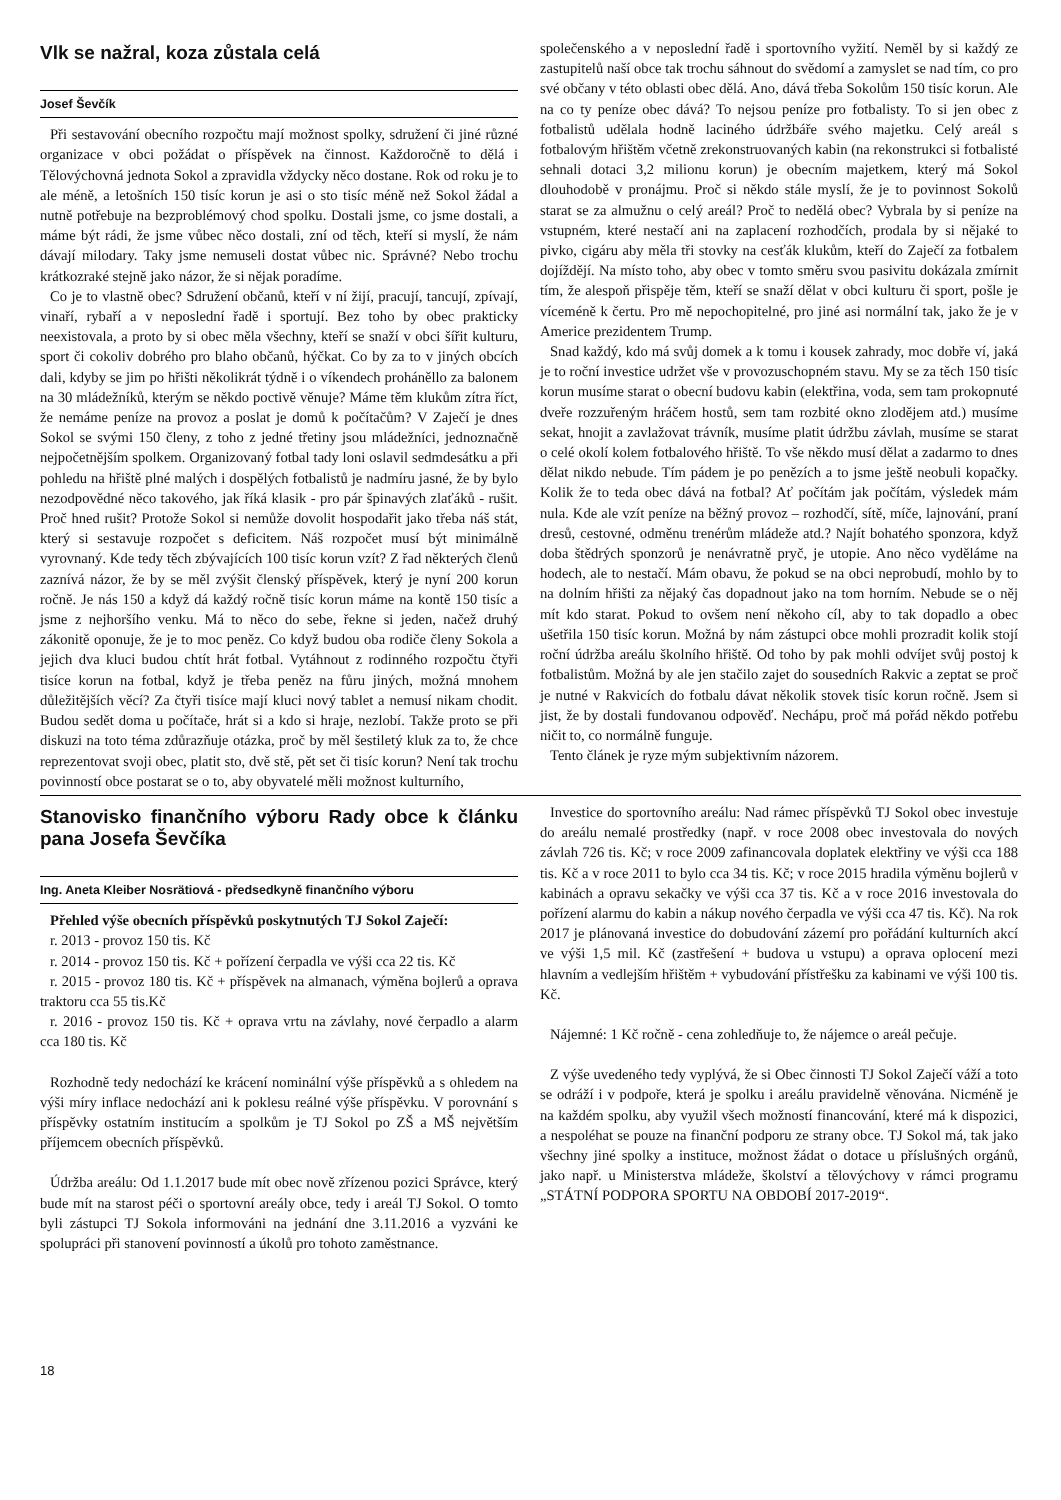Vlk se nažral, koza zůstala celá
Josef Ševčík
Při sestavování obecního rozpočtu mají možnost spolky, sdružení či jiné různé organizace v obci požádat o příspěvek na činnost. Každoročně to dělá i Tělovýchovná jednota Sokol a zpravidla vždycky něco dostane. Rok od roku je to ale méně, a letošních 150 tisíc korun je asi o sto tisíc méně než Sokol žádal a nutně potřebuje na bezproblémový chod spolku. Dostali jsme, co jsme dostali, a máme být rádi, že jsme vůbec něco dostali, zní od těch, kteří si myslí, že nám dávají milodary. Taky jsme nemuseli dostat vůbec nic. Správné? Nebo trochu krátkozraké stejně jako názor, že si nějak poradíme.
Co je to vlastně obec? Sdružení občanů, kteří v ní žijí, pracují, tancují, zpívají, vinaří, rybaří a v neposlední řadě i sportují. Bez toho by obec prakticky neexistovala, a proto by si obec měla všechny, kteří se snaží v obci šířit kulturu, sport či cokoliv dobrého pro blaho občanů, hýčkat. Co by za to v jiných obcích dali, kdyby se jim po hřišti několikrát týdně i o víkendech proháněllo za balonem na 30 mládežníků, kterým se někdo poctivě věnuje? Máme těm klukům zítra říct, že nemáme peníze na provoz a poslat je domů k počítačům? V Zaječí je dnes Sokol se svými 150 členy, z toho z jedné třetiny jsou mládežníci, jednoznačně nejpočetnějším spolkem. Organizovaný fotbal tady loni oslavil sedmdesátku a při pohledu na hřiště plné malých i dospělých fotbalistů je nadmíru jasné, že by bylo nezodpovědné něco takového, jak říká klasik - pro pár špinavých zlaťáků - rušit. Proč hned rušit? Protože Sokol si nemůže dovolit hospodařit jako třeba náš stát, který si sestavuje rozpočet s deficitem. Náš rozpočet musí být minimálně vyrovnaný. Kde tedy těch zbývajících 100 tisíc korun vzít? Z řad některých členů zaznívá názor, že by se měl zvýšit členský příspěvek, který je nyní 200 korun ročně. Je nás 150 a když dá každý ročně tisíc korun máme na kontě 150 tisíc a jsme z nejhoršího venku. Má to něco do sebe, řekne si jeden, načež druhý zákonitě oponuje, že je to moc peněz. Co když budou oba rodiče členy Sokola a jejich dva kluci budou chtít hrát fotbal. Vytáhnout z rodinného rozpočtu čtyři tisíce korun na fotbal, když je třeba peněz na fůru jiných, možná mnohem důležitějších věcí? Za čtyři tisíce mají kluci nový tablet a nemusí nikam chodit. Budou sedět doma u počítače, hrát si a kdo si hraje, nezlobí. Takže proto se při diskuzi na toto téma zdůrazňuje otázka, proč by měl šestiletý kluk za to, že chce reprezentovat svoji obec, platit sto, dvě stě, pět set či tisíc korun? Není tak trochu povinností obce postarat se o to, aby obyvatelé měli možnost kulturního,
společenského a v neposlední řadě i sportovního vyžití. Neměl by si každý ze zastupitelů naší obce tak trochu sáhnout do svědomí a zamyslet se nad tím, co pro své občany v této oblasti obec dělá. Ano, dává třeba Sokolům 150 tisíc korun. Ale na co ty peníze obec dává? To nejsou peníze pro fotbalisty. To si jen obec z fotbalistů udělala hodně laciného údržbáře svého majetku. Celý areál s fotbalovým hřištěm včetně zrekonstruovaných kabin (na rekonstrukci si fotbalisté sehnali dotaci 3,2 milionu korun) je obecním majetkem, který má Sokol dlouhodobě v pronájmu. Proč si někdo stále myslí, že je to povinnost Sokolů starat se za almužnu o celý areál? Proč to nedělá obec? Vybrala by si peníze na vstupném, které nestačí ani na zaplacení rozhodčích, prodala by si nějaké to pivko, cigáru aby měla tři stovky na cesťák klukům, kteří do Zaječí za fotbalem dojíždějí. Na místo toho, aby obec v tomto směru svou pasivitu dokázala zmírnit tím, že alespoň přispěje těm, kteří se snaží dělat v obci kulturu či sport, pošle je víceméně k čertu. Pro mě nepochopitelné, pro jiné asi normální tak, jako že je v Americe prezidentem Trump.
Snad každý, kdo má svůj domek a k tomu i kousek zahrady, moc dobře ví, jaká je to roční investice udržet vše v provozuschopném stavu. My se za těch 150 tisíc korun musíme starat o obecní budovu kabin (elektřina, voda, sem tam prokopnuté dveře rozzuřeným hráčem hostů, sem tam rozbité okno zlodějem atd.) musíme sekat, hnojit a zavlažovat trávník, musíme platit údržbu závlah, musíme se starat o celé okolí kolem fotbalového hřiště. To vše někdo musí dělat a zadarmo to dnes dělat nikdo nebude. Tím pádem je po penězích a to jsme ještě neobuli kopačky. Kolik že to teda obec dává na fotbal? Ať počítám jak počítám, výsledek mám nula. Kde ale vzít peníze na běžný provoz – rozhodčí, sítě, míče, lajnování, praní dresů, cestovné, odměnu trenérům mládeže atd.? Najít bohatého sponzora, když doba štědrých sponzorů je nenávratně pryč, je utopie. Ano něco vyděláme na hodech, ale to nestačí. Mám obavu, že pokud se na obci neprobudí, mohlo by to na dolním hřišti za nějaký čas dopadnout jako na tom horním. Nebude se o něj mít kdo starat. Pokud to ovšem není někoho cíl, aby to tak dopadlo a obec ušetřila 150 tisíc korun. Možná by nám zástupci obce mohli prozradit kolik stojí roční údržba areálu školního hřiště. Od toho by pak mohli odvíjet svůj postoj k fotbalistům. Možná by ale jen stačilo zajet do sousedních Rakvic a zeptat se proč je nutné v Rakvicích do fotbalu dávat několik stovek tisíc korun ročně. Jsem si jist, že by dostali fundovanou odpověď. Nechápu, proč má pořád někdo potřebu ničit to, co normálně funguje.
Tento článek je ryze mým subjektivním názorem.
Stanovisko finančního výboru Rady obce k článku pana Josefa Ševčíka
Ing. Aneta Kleiber Nosrätiová - předsedkyně finančního výboru
Přehled výše obecních příspěvků poskytnutých TJ Sokol Zaječí:
r. 2013 - provoz 150 tis. Kč
r. 2014 - provoz 150 tis. Kč + pořízení čerpadla ve výši cca 22 tis. Kč
r. 2015 - provoz 180 tis. Kč + příspěvek na almanach, výměna bojlerů a oprava traktoru cca 55 tis.Kč
r. 2016 - provoz 150 tis. Kč + oprava vrtu na závlahy, nové čerpadlo a alarm cca 180 tis. Kč
Rozhodně tedy nedochází ke krácení nominální výše příspěvků a s ohledem na výši míry inflace nedochází ani k poklesu reálné výše příspěvku. V porovnání s příspěvky ostatním institucím a spolkům je TJ Sokol po ZŠ a MŠ největším příjemcem obecních příspěvků.
Údržba areálu: Od 1.1.2017 bude mít obec nově zřízenou pozici Správce, který bude mít na starost péči o sportovní areály obce, tedy i areál TJ Sokol. O tomto byli zástupci TJ Sokola informováni na jednání dne 3.11.2016 a vyzváni ke spolupráci při stanovení povinností a úkolů pro tohoto zaměstnance.
Investice do sportovního areálu: Nad rámec příspěvků TJ Sokol obec investuje do areálu nemalé prostředky (např. v roce 2008 obec investovala do nových závlah 726 tis. Kč; v roce 2009 zafinancovala doplatek elektřiny ve výši cca 188 tis. Kč a v roce 2011 to bylo cca 34 tis. Kč; v roce 2015 hradila výměnu bojlerů v kabinách a opravu sekačky ve výši cca 37 tis. Kč a v roce 2016 investovala do pořízení alarmu do kabin a nákup nového čerpadla ve výši cca 47 tis. Kč). Na rok 2017 je plánovaná investice do dobudování zázemí pro pořádání kulturních akcí ve výši 1,5 mil. Kč (zastřešení + budova u vstupu) a oprava oplocení mezi hlavním a vedlejším hřištěm + vybudování přístřešku za kabinami ve výši 100 tis. Kč.
Nájemné: 1 Kč ročně - cena zohledňuje to, že nájemce o areál pečuje.
Z výše uvedeného tedy vyplývá, že si Obec činnosti TJ Sokol Zaječí váží a toto se odráží i v podpoře, která je spolku i areálu pravidelně věnována. Nicméně je na každém spolku, aby využil všech možností financování, které má k dispozici, a nespoléhat se pouze na finanční podporu ze strany obce. TJ Sokol má, tak jako všechny jiné spolky a instituce, možnost žádat o dotace u příslušných orgánů, jako např. u Ministerstva mládeže, školství a tělovýchovy v rámci programu „STÁTNÍ PODPORA SPORTU NA OBDOBÍ 2017-2019“.
18